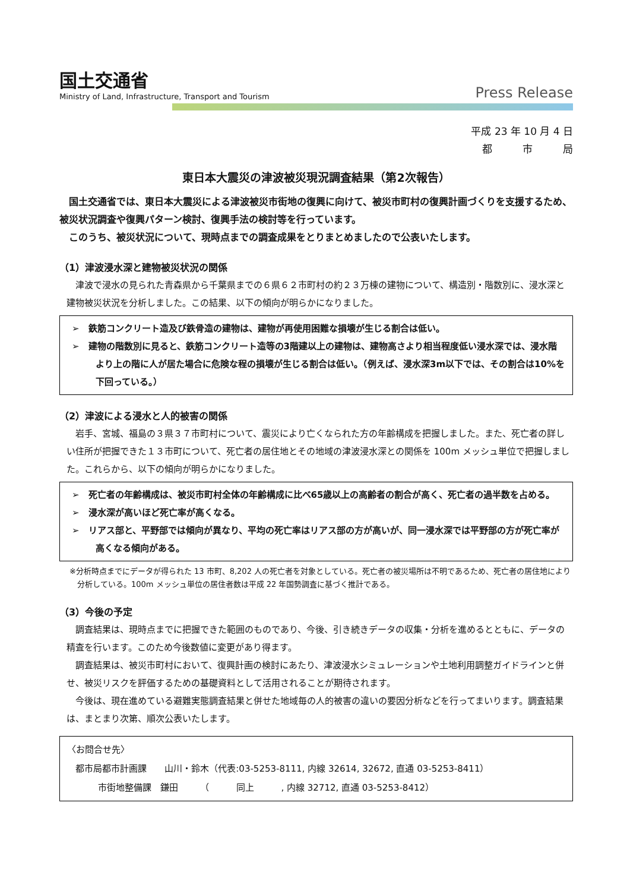国土交通省
Ministry of Land, Infrastructure, Transport and Tourism
Press Release
平成 23 年 10 月 4 日
都　　　市　　　局
東日本大震災の津波被災現況調査結果（第2次報告）
国土交通省では、東日本大震災による津波被災市街地の復興に向けて、被災市町村の復興計画づくりを支援するため、被災状況調査や復興パターン検討、復興手法の検討等を行っています。
このうち、被災状況について、現時点までの調査成果をとりまとめましたので公表いたします。
（1）津波浸水深と建物被災状況の関係
津波で浸水の見られた青森県から千葉県までの６県６２市町村の約２３万棟の建物について、構造別・階数別に、浸水深と建物被災状況を分析しました。この結果、以下の傾向が明らかになりました。
➢　鉄筋コンクリート造及び鉄骨造の建物は、建物が再使用困難な損壊が生じる割合は低い。
➢　建物の階数別に見ると、鉄筋コンクリート造等の3階建以上の建物は、建物高さより相当程度低い浸水深では、浸水階より上の階に人が居た場合に危険な程の損壊が生じる割合は低い。（例えば、浸水深3m以下では、その割合は10%を下回っている。）
（2）津波による浸水と人的被害の関係
岩手、宮城、福島の３県３７市町村について、震災により亡くなられた方の年齢構成を把握しました。また、死亡者の詳しい住所が把握できた１３市町について、死亡者の居住地とその地域の津波浸水深との関係を 100m メッシュ単位で把握しました。これらから、以下の傾向が明らかになりました。
➢　死亡者の年齢構成は、被災市町村全体の年齢構成に比べ65歳以上の高齢者の割合が高く、死亡者の過半数を占める。
➢　浸水深が高いほど死亡率が高くなる。
➢　リアス部と、平野部では傾向が異なり、平均の死亡率はリアス部の方が高いが、同一浸水深では平野部の方が死亡率が高くなる傾向がある。
※分析時点までにデータが得られた 13 市町、8,202 人の死亡者を対象としている。死亡者の被災場所は不明であるため、死亡者の居住地により分析している。100m メッシュ単位の居住者数は平成 22 年国勢調査に基づく推計である。
（3）今後の予定
調査結果は、現時点までに把握できた範囲のものであり、今後、引き続きデータの収集・分析を進めるとともに、データの精査を行います。このため今後数値に変更があり得ます。
調査結果は、被災市町村において、復興計画の検討にあたり、津波浸水シミュレーションや土地利用調整ガイドラインと併せ、被災リスクを評価するための基礎資料として活用されることが期待されます。
今後は、現在進めている避難実態調査結果と併せた地域毎の人的被害の違いの要因分析などを行ってまいります。調査結果は、まとまり次第、順次公表いたします。
〈お問合せ先〉
都市局都市計画課　　山川・鈴木（代表:03-5253-8111, 内線 32614, 32672, 直通 03-5253-8411）
市街地整備課　鎌田　　　（　　　同上　　　, 内線 32712, 直通 03-5253-8412）